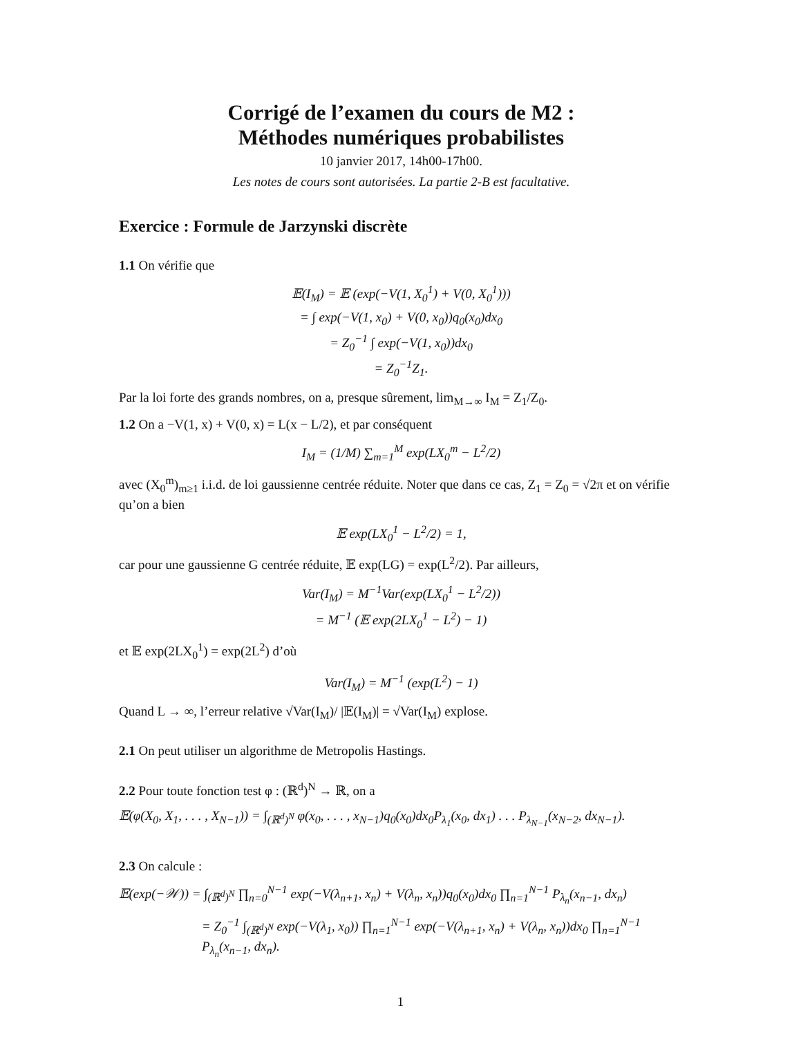Corrigé de l’examen du cours de M2 :
Méthodes numériques probabilistes
10 janvier 2017, 14h00-17h00.
Les notes de cours sont autorisées. La partie 2-B est facultative.
Exercice : Formule de Jarzynski discrète
1.1 On vérifie que
𝔼(I<sub>M</sub>) = 𝔼 (exp(−V(1, X<sub>0</sub><sup>1</sup>) + V(0, X<sub>0</sub><sup>1</sup>)))
= ∫ exp(−V(1, x<sub>0</sub>) + V(0, x<sub>0</sub>))q<sub>0</sub>(x<sub>0</sub>)dx<sub>0</sub>
= Z<sub>0</sub><sup>−1</sup> ∫ exp(−V(1, x<sub>0</sub>))dx<sub>0</sub>
= Z<sub>0</sub><sup>−1</sup>Z<sub>1</sub>.
Par la loi forte des grands nombres, on a, presque sûrement, lim<sub>M→∞</sub> I<sub>M</sub> = Z<sub>1</sub>/Z<sub>0</sub>.
1.2 On a −V(1, x) + V(0, x) = L(x − L/2), et par conséquent
I<sub>M</sub> = (1/M) ∑<sub>m=1</sub><sup>M</sup> exp(LX<sub>0</sub><sup>m</sup> − L<sup>2</sup>/2)
avec (X<sub>0</sub><sup>m</sup>)<sub>m≥1</sub> i.i.d. de loi gaussienne centrée réduite. Noter que dans ce cas, Z<sub>1</sub> = Z<sub>0</sub> = √2π et on vérifie qu’on a bien
𝔼 exp(LX<sub>0</sub><sup>1</sup> − L<sup>2</sup>/2) = 1,
car pour une gaussienne G centrée réduite, 𝔼 exp(LG) = exp(L<sup>2</sup>/2). Par ailleurs,
Var(I<sub>M</sub>) = M<sup>−1</sup>Var(exp(LX<sub>0</sub><sup>1</sup> − L<sup>2</sup>/2))
= M<sup>−1</sup> (𝔼 exp(2LX<sub>0</sub><sup>1</sup> − L<sup>2</sup>) − 1)
et 𝔼 exp(2LX<sub>0</sub><sup>1</sup>) = exp(2L<sup>2</sup>) d’où
Var(I<sub>M</sub>) = M<sup>−1</sup> (exp(L<sup>2</sup>) − 1)
Quand L → ∞, l’erreur relative √Var(I<sub>M</sub>)/ |𝔼(I<sub>M</sub>)| = √Var(I<sub>M</sub>) explose.
2.1 On peut utiliser un algorithme de Metropolis Hastings.
2.2 Pour toute fonction test φ : (ℝ<sup>d</sup>)<sup>N</sup> → ℝ, on a
𝔼(φ(X<sub>0</sub>, X<sub>1</sub>, . . . , X<sub>N−1</sub>)) = ∫<sub>(ℝ<sup>d</sup>)<sup>N</sup></sub> φ(x<sub>0</sub>, . . . , x<sub>N−1</sub>)q<sub>0</sub>(x<sub>0</sub>)dx<sub>0</sub>P<sub>λ<sub>1</sub></sub>(x<sub>0</sub>, dx<sub>1</sub>) . . . P<sub>λ<sub>N−1</sub></sub>(x<sub>N−2</sub>, dx<sub>N−1</sub>).
2.3 On calcule :
𝔼(exp(−𝒲)) = ∫<sub>(ℝ<sup>d</sup>)<sup>N</sup></sub> ∏<sub>n=0</sub><sup>N−1</sup> exp(−V(λ<sub>n+1</sub>, x<sub>n</sub>) + V(λ<sub>n</sub>, x<sub>n</sub>))q<sub>0</sub>(x<sub>0</sub>)dx<sub>0</sub> ∏<sub>n=1</sub><sup>N−1</sup> P<sub>λ<sub>n</sub></sub>(x<sub>n−1</sub>, dx<sub>n</sub>)
= Z<sub>0</sub><sup>−1</sup> ∫<sub>(ℝ<sup>d</sup>)<sup>N</sup></sub> exp(−V(λ<sub>1</sub>, x<sub>0</sub>)) ∏<sub>n=1</sub><sup>N−1</sup> exp(−V(λ<sub>n+1</sub>, x<sub>n</sub>) + V(λ<sub>n</sub>, x<sub>n</sub>))dx<sub>0</sub> ∏<sub>n=1</sub><sup>N−1</sup> P<sub>λ<sub>n</sub></sub>(x<sub>n−1</sub>, dx<sub>n</sub>).
1